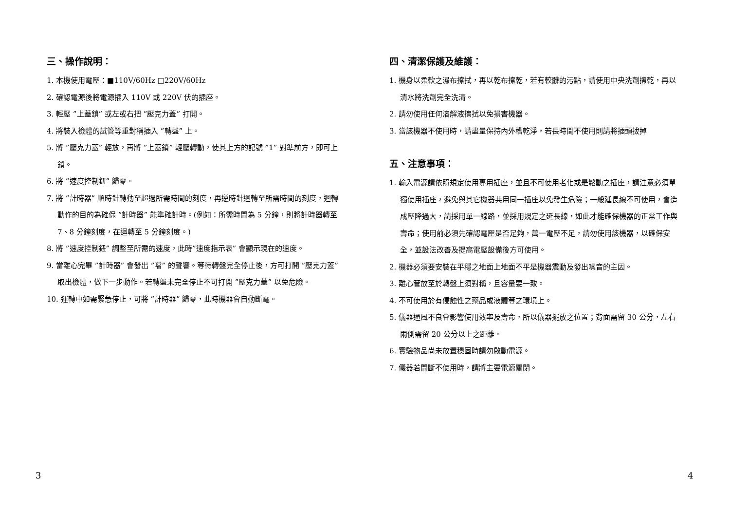三、操作說明：
1. 本機使用電壓：■110V/60Hz □220V/60Hz
2. 確認電源後將電源插入 110V 或 220V 伏的插座。
3. 輕壓 ”上蓋鎖” 或左或右把 ”壓克力蓋” 打開。
4. 將裝入檢體的試管等重對稱插入 ”轉盤” 上。
5. 將 ”壓克力蓋” 輕放，再將 ”上蓋鎖” 輕壓轉動，使其上方的記號 ”1” 對準前方，即可上鎖。
6. 將 ”速度控制鈕” 歸零。
7. 將 ”計時器” 順時針轉動至超過所需時間的刻度，再逆時針迴轉至所需時間的刻度，迴轉動作的目的為確保 ”計時器” 能準確計時。(例如：所需時間為 5 分鐘，則將計時器轉至 7、8 分鐘刻度，在迴轉至 5 分鐘刻度。)
8. 將 ”速度控制鈕” 調整至所需的速度，此時”速度指示表” 會顯示現在的速度。
9. 當離心完畢 ”計時器” 會發出 ”噹” 的聲響。等待轉盤完全停止後，方可打開 ”壓克力蓋” 取出檢體，做下一步動作。若轉盤未完全停止不可打開 ”壓克力蓋” 以免危險。
10. 運轉中如需緊急停止，可將 ”計時器” 歸零，此時機器會自動斷電。
四、清潔保護及維護：
1. 機身以柔軟之濕布擦拭，再以乾布擦乾，若有較髒的污點，請使用中央洗劑擦乾，再以清水將洗劑完全洗清。
2. 請勿使用任何溶解液擦拭以免損害機器。
3. 當該機器不使用時，請盡量保持內外槽乾淨，若長時間不使用則請將插頭拔掉
五、注意事項：
1. 輸入電源請依照規定使用專用插座，並且不可使用老化或是鬆動之插座，請注意必須單獨使用插座，避免與其它機器共用同一插座以免發生危險；一般延長線不可使用，會造成壓降過大，請採用單一線路，並採用規定之延長線，如此才能確保機器的正常工作與壽命；使用前必須先確認電壓是否足夠，萬一電壓不足，請勿使用該機器，以確保安全，並設法改善及提高電壓設備後方可使用。
2. 機器必須要安裝在平穩之地面上地面不平是機器震動及發出噪音的主因。
3. 離心管放至於轉盤上須對稱，且容量要一致。
4. 不可使用於有侵蝕性之藥品或液體等之環境上。
5. 儀器通風不良會影響使用效率及壽命，所以儀器擺放之位置；背面需留 30 公分，左右兩側需留 20 公分以上之距離。
6. 實驗物品尚未放置穩固時請勿啟動電源。
7. 儀器若間斷不使用時，請將主要電源關閉。
3 4